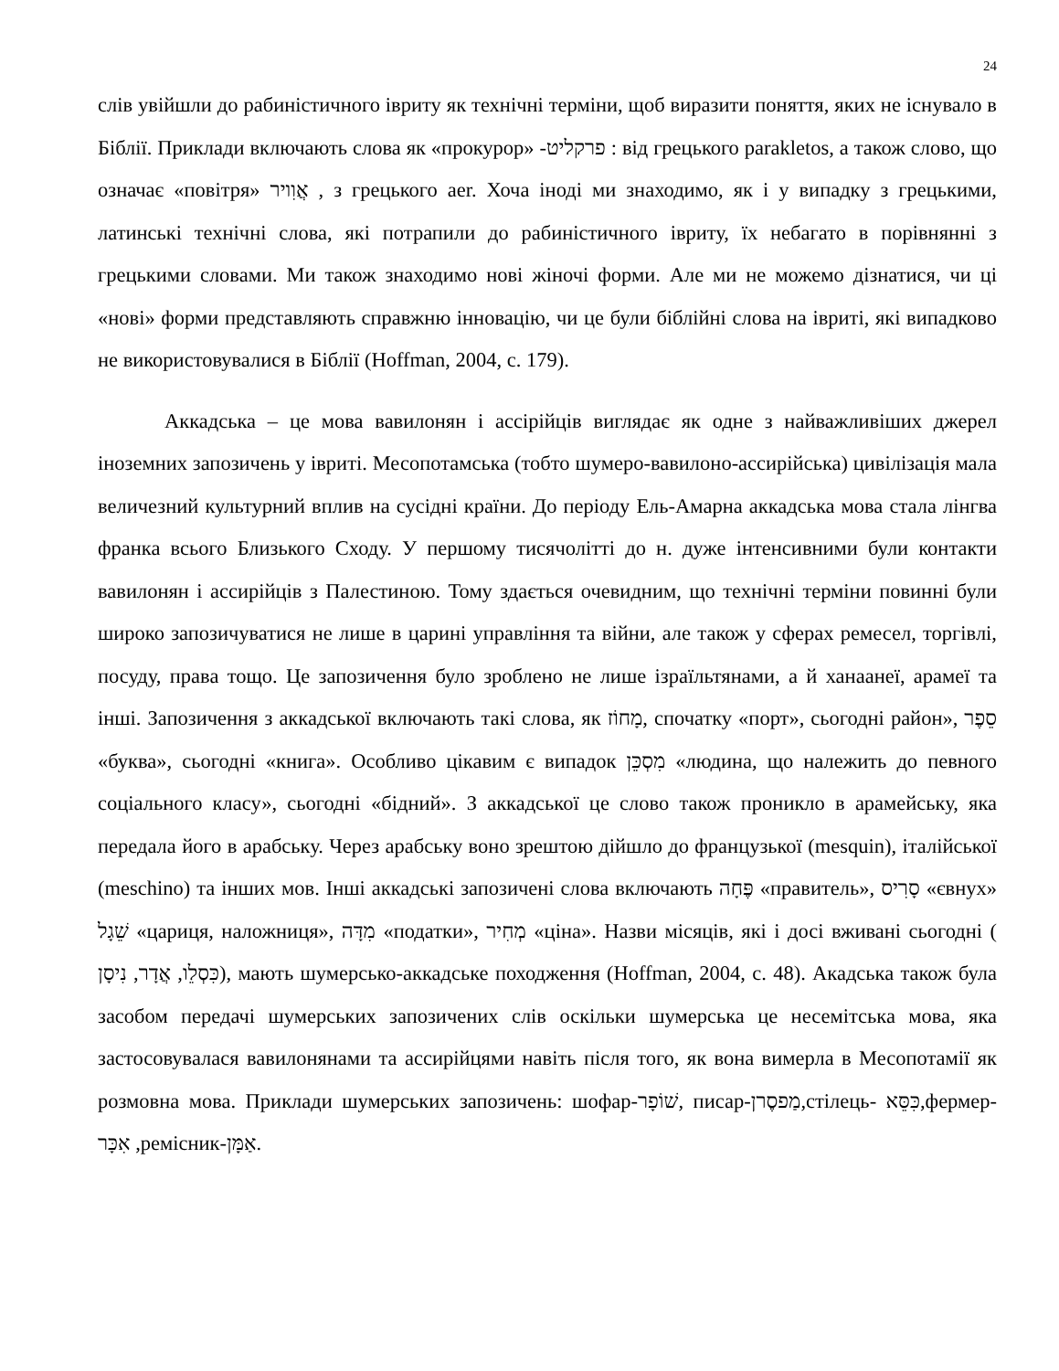24
слів увійшли до рабиністичного івриту як технічні терміни, щоб виразити поняття, яких не існувало в Біблії. Приклади включають слова як «прокурор» -פרקליט : від грецького parakletos, а також слово, що означає «повітря» אֲוִויר , з грецького aer. Хоча іноді ми знаходимо, як і у випадку з грецькими, латинські технічні слова, які потрапили до рабиністичного івриту, їх небагато в порівнянні з грецькими словами. Ми також знаходимо нові жіночі форми. Але ми не можемо дізнатися, чи ці «нові» форми представляють справжню інновацію, чи це були біблійні слова на івриті, які випадково не використовувалися в Біблії (Hoffman, 2004, с. 179).
Аккадська – це мова вавилонян і ассірійців виглядає як одне з найважливіших джерел іноземних запозичень у івриті. Месопотамська (тобто шумеро-вавилоно-ассирійська) цивілізація мала величезний культурний вплив на сусідні країни. До періоду Ель-Амарна аккадська мова стала лінгва франка всього Близького Сходу. У першому тисячолітті до н. дуже інтенсивними були контакти вавилонян і ассирійців з Палестиною. Тому здається очевидним, що технічні терміни повинні були широко запозичуватися не лише в царині управління та війни, але також у сферах ремесел, торгівлі, посуду, права тощо. Це запозичення було зроблено не лише ізраїльтянами, а й ханаанеї, арамеї та інші. Запозичення з аккадської включають такі слова, як מָחוֹז, спочатку «порт», сьогодні район», סֵפֶר «буква», сьогодні «книга». Особливо цікавим є випадок מִסְכֵּן «людина, що належить до певного соціального класу», сьогодні «бідний». З аккадської це слово також проникло в арамейську, яка передала його в арабську. Через арабську воно зрештою дійшло до французької (mesquin), італійської (meschino) та інших мов. Інші аккадські запозичені слова включають פֶּחָה «правитель», סָרִיס «євнух» שֵׁגָל «цариця, наложниця», מִדָּה «податки», מְחִיר «ціна». Назви місяців, які і досі вживані сьогодні ( כִּסְלֵו, אֲדָר, נִיסָן), мають шумерсько-аккадське походження (Hoffman, 2004, с. 48). Акадська також була засобом передачі шумерських запозичених слів оскільки шумерська це несемітська мова, яка застосовувалася вавилонянами та ассирійцями навіть після того, як вона вимерла в Месопотамії як розмовна мова. Приклади шумерських запозичень: шофар-שׁוֹפָר, писар-מַפסֶרן,стілець- כִּסֵּא,фермер-אִכָּר ,ремісник-אַמָּן.